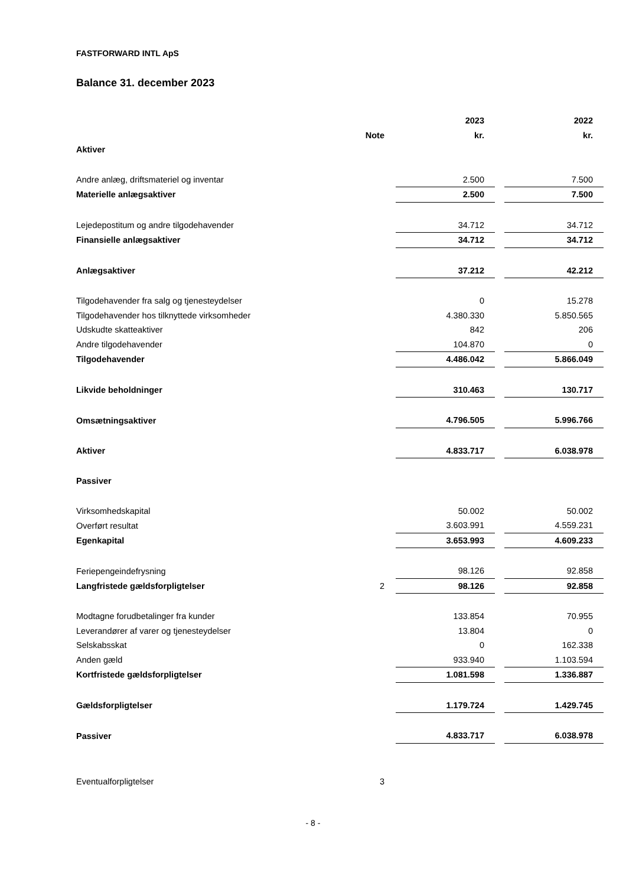FASTFORWARD INTL ApS
Balance 31. december 2023
| | | | 2023 | | 2022 |
| | Note | | kr. | | kr. |
| Aktiver | | | | | |
| Andre anlæg, driftsmateriel og inventar | | | 2.500 | | 7.500 |
| Materielle anlægsaktiver | | | 2.500 | | 7.500 |
| Lejedepostitum og andre tilgodehavender | | | 34.712 | | 34.712 |
| Finansielle anlægsaktiver | | | 34.712 | | 34.712 |
| Anlægsaktiver | | | 37.212 | | 42.212 |
| Tilgodehavender fra salg og tjenesteydelser | | | 0 | | 15.278 |
| Tilgodehavender hos tilknyttede virksomheder | | | 4.380.330 | | 5.850.565 |
| Udskudte skatteaktiver | | | 842 | | 206 |
| Andre tilgodehavender | | | 104.870 | | 0 |
| Tilgodehavender | | | 4.486.042 | | 5.866.049 |
| Likvide beholdninger | | | 310.463 | | 130.717 |
| Omsætningsaktiver | | | 4.796.505 | | 5.996.766 |
| Aktiver | | | 4.833.717 | | 6.038.978 |
| Passiver | | | | | |
| Virksomhedskapital | | | 50.002 | | 50.002 |
| Overført resultat | | | 3.603.991 | | 4.559.231 |
| Egenkapital | | | 3.653.993 | | 4.609.233 |
| Feriepengeindefrysning | | | 98.126 | | 92.858 |
| Langfristede gældsforpligtelser | 2 | | 98.126 | | 92.858 |
| Modtagne forudbetalinger fra kunder | | | 133.854 | | 70.955 |
| Leverandører af varer og tjenesteydelser | | | 13.804 | | 0 |
| Selskabsskat | | | 0 | | 162.338 |
| Anden gæld | | | 933.940 | | 1.103.594 |
| Kortfristede gældsforpligtelser | | | 1.081.598 | | 1.336.887 |
| Gældsforpligtelser | | | 1.179.724 | | 1.429.745 |
| Passiver | | | 4.833.717 | | 6.038.978 |
| Eventualforpligtelser | 3 | | | | |
- 8 -